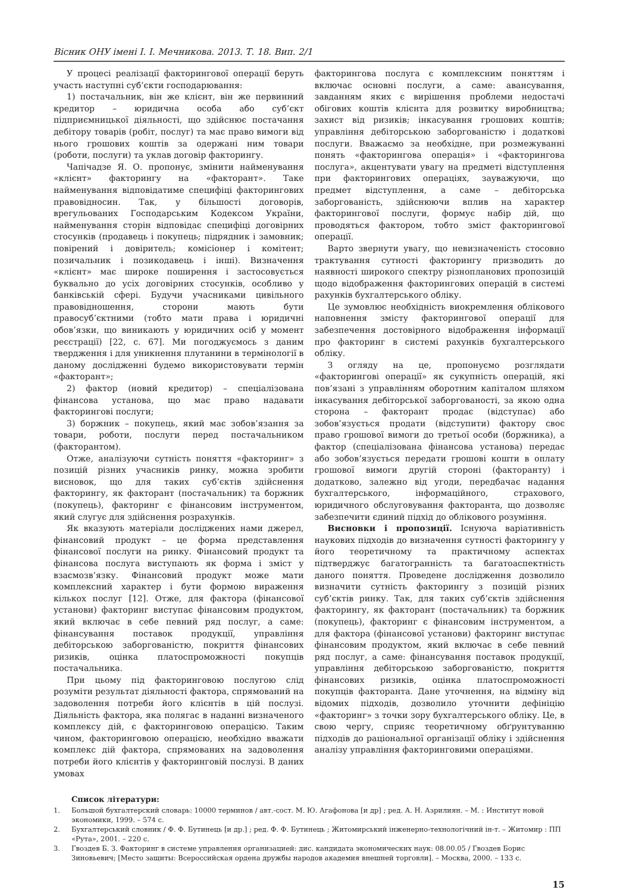Вісник ОНУ імені І. І. Мечникова. 2013. Т. 18. Вип. 2/1
У процесі реалізації факторингової операції беруть участь наступні суб’єкти господарювання:
1) постачальник, він же клієнт, він же первинний кредитор – юридична особа або суб’єкт підприємницької діяльності, що здійснює постачання дебітору товарів (робіт, послуг) та має право вимоги від нього грошових коштів за одержані ним товари (роботи, послуги) та уклав договір факторингу.
Чапічадзе Я. О. пропонує, змінити найменування «клієнт» факторингу на «факторант». Таке найменування відповідатиме специфіці факторингових правовідносин. Так, у більшості договорів, врегульованих Господарським Кодексом України, найменування сторін відповідає специфіці договірних стосунків (продавець і покупець; підрядник і замовник; повірений і довіритель; комісіонер і комітент; позичальник і позикодавець і інші). Визначення «клієнт» має широке поширення і застосовується буквально до усіх договірних стосунків, особливо у банківській сфері. Будучи учасниками цивільного правовідношення, сторони мають бути правосуб’єктними (тобто мати права і юридичні обов’язки, що виникають у юридичних осіб у момент реєстрації) [22, с. 67]. Ми погоджуємось з даним твердження і для уникнення плутанини в термінології в даному дослідженні будемо використовувати термін «факторант»;
2) фактор (новий кредитор) – спеціалізована фінансова установа, що має право надавати факторингові послуги;
3) боржник – покупець, який має зобов’язання за товари, роботи, послуги перед постачальником (факторантом).
Отже, аналізуючи сутність поняття «факторинг» з позицій різних учасників ринку, можна зробити висновок, що для таких суб’єктів здійснення факторингу, як факторант (постачальник) та боржник (покупець), факторинг є фінансовим інструментом, який слугує для здійснення розрахунків.
Як вказують матеріали досліджених нами джерел, фінансовий продукт – це форма представлення фінансової послуги на ринку. Фінансовий продукт та фінансова послуга виступають як форма і зміст у взаємозв’язку. Фінансовий продукт може мати комплексний характер і бути формою вираження кількох послуг [12]. Отже, для фактора (фінансової установи) факторинг виступає фінансовим продуктом, який включає в себе певний ряд послуг, а саме: фінансування поставок продукції, управління дебіторською заборгованістю, покриття фінансових ризиків, оцінка платоспроможності покупців постачальника.
При цьому під факторинговою послугою слід розуміти результат діяльності фактора, спрямований на задоволення потреби його клієнтів в цій послузі. Діяльність фактора, яка полягає в наданні визначеного комплексу дій, є факторинговою операцією. Таким чином, факторинговою операцією, необхідно вважати комплекс дій фактора, спрямованих на задоволення потреби його клієнтів у факторинговій послузі. В даних умовах
факторингова послуга є комплексним поняттям і включає основні послуги, а саме: авансування, завданням яких є вирішення проблеми недостачі обігових коштів клієнта для розвитку виробництва; захист від ризиків; інкасування грошових коштів; управління дебіторською заборгованістю і додаткові послуги. Вважаємо за необхідне, при розмежуванні понять «факторингова операція» і «факторингова послуга», акцентувати увагу на предметі відступлення при факторингових операціях, зауважуючи, що предмет відступлення, а саме – дебіторська заборгованість, здійснюючи вплив на характер факторингової послуги, формує набір дій, що проводяться фактором, тобто зміст факторингової операції.
Варто звернути увагу, що невизначеність стосовно трактування сутності факторингу призводить до наявності широкого спектру різнопланових пропозицій щодо відображення факторингових операцій в системі рахунків бухгалтерського обліку.
Це зумовлює необхідність виокремлення облікового наповнення змісту факторингової операції для забезпечення достовірного відображення інформації про факторинг в системі рахунків бухгалтерського обліку.
З огляду на це, пропонуємо розглядати «факторингові операції» як сукупність операцій, які пов’язані з управлінням оборотним капіталом шляхом інкасування дебіторської заборгованості, за якою одна сторона – факторант продає (відступає) або зобов’язується продати (відступити) фактору своє право грошової вимоги до третьої особи (боржника), а фактор (спеціалізована фінансова установа) передає або зобов’язується передати грошові кошти в оплату грошової вимоги другій стороні (факторанту) і додатково, залежно від угоди, передбачає надання бухгалтерського, інформаційного, страхового, юридичного обслуговування факторанта, що дозволяє забезпечити єдиний підхід до облікового розуміння.
Висновки і пропозиції. Існуюча варіативність наукових підходів до визначення сутності факторингу у його теоретичному та практичному аспектах підтверджує багатогранність та багатоаспектність даного поняття. Проведене дослідження дозволило визначити сутність факторингу з позицій різних суб’єктів ринку. Так, для таких суб’єктів здійснення факторингу, як факторант (постачальник) та боржник (покупець), факторинг є фінансовим інструментом, а для фактора (фінансової установи) факторинг виступає фінансовим продуктом, який включає в себе певний ряд послуг, а саме: фінансування поставок продукції, управління дебіторською заборгованістю, покриття фінансових ризиків, оцінка платоспроможності покупців факторанта. Дане уточнення, на відміну від відомих підходів, дозволило уточнити дефініцію «факторинг» з точки зору бухгалтерського обліку. Це, в свою чергу, сприяє теоретичному обґрунтуванню підходів до раціональної організації обліку і здійснення аналізу управління факторинговими операціями.
Список літератури:
1. Большой бухгалтерский словарь: 10000 терминов / авт.-сост. М. Ю. Агафонова [и др] ; ред. А. Н. Азрилиян. – М. : Институт новой экономики, 1999. – 574 с.
2. Бухгалтерський словник / Ф. Ф. Бутинець [и др.] ; ред. Ф. Ф. Бутинець ; Житомирський інженерно-технологічний ін-т. – Житомир : ПП «Рута», 2001. – 220 с.
3. Гвоздев Б. З. Факторинг в системе управления организацией: дис. кандидата экономических наук: 08.00.05 / Гвоздев Борис Зиновьевич; [Место защиты: Всероссийская ордена дружбы народов академия внешней торговли]. – Москва, 2000. – 133 с.
15